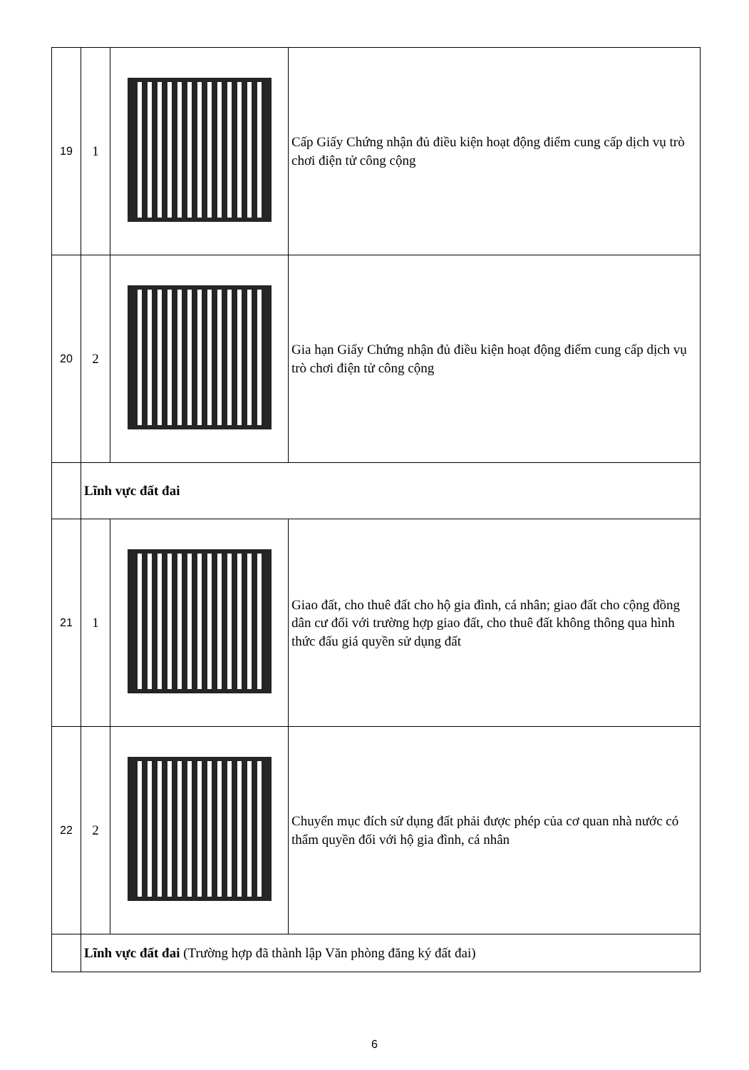| 19 | 1 | | Cấp Giấy Chứng nhận đủ điều kiện hoạt động điểm cung cấp dịch vụ trò chơi điện tử công cộng |
| 20 | 2 | | Gia hạn Giấy Chứng nhận đủ điều kiện hoạt động điểm cung cấp dịch vụ trò chơi điện tử công cộng |
| | Lĩnh vực đất đai | | |
| 21 | 1 | | Giao đất, cho thuê đất cho hộ gia đình, cá nhân; giao đất cho cộng đồng dân cư đối với trường hợp giao đất, cho thuê đất không thông qua hình thức đấu giá quyền sử dụng đất |
| 22 | 2 | | Chuyển mục đích sử dụng đất phải được phép của cơ quan nhà nước có thẩm quyền đối với hộ gia đình, cá nhân |
| | Lĩnh vực đất đai (Trường hợp đã thành lập Văn phòng đăng ký đất đai) | | |
6